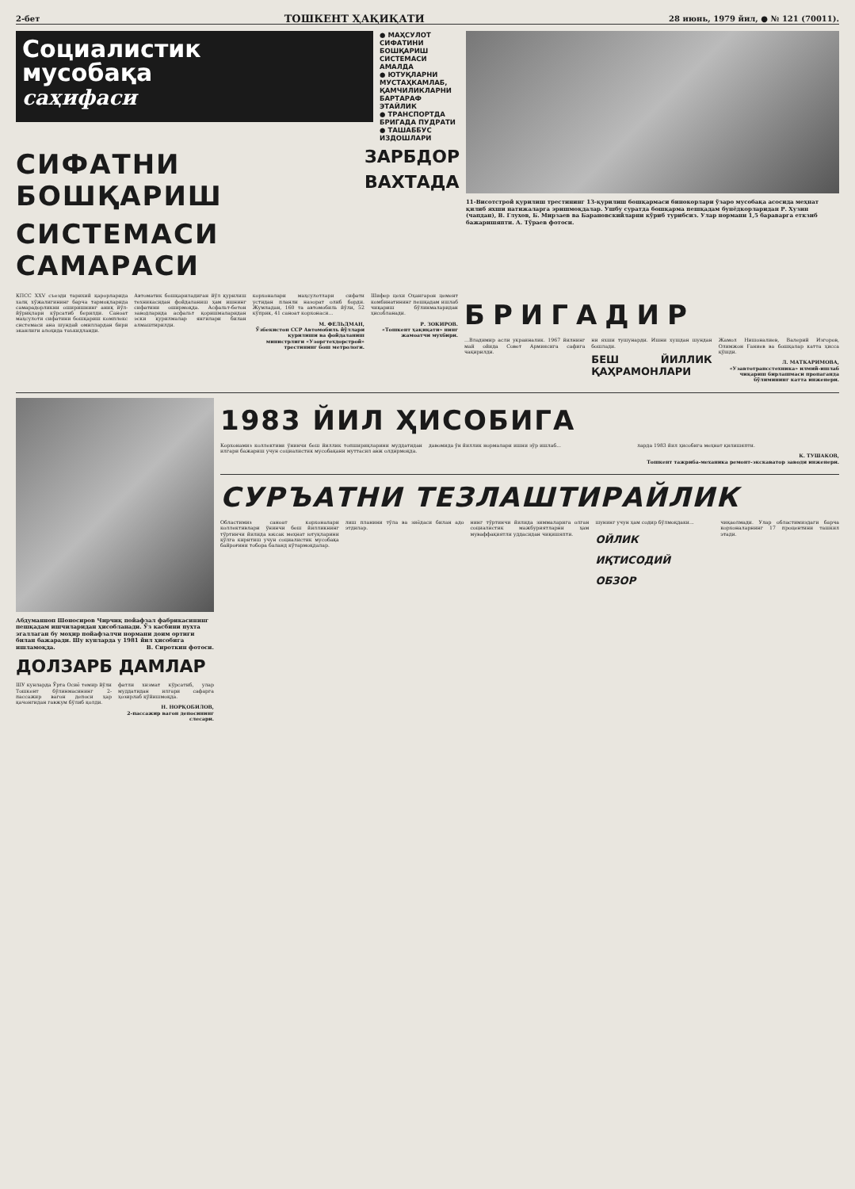2-бет ТОШКЕНТ ҲАҚИҚАТИ 28 июнь, 1979 йил, ● № 121 (70011).
Социалистик
мусобақа
саҳифаси
● МАҲСУЛОТ СИФАТИНИ БОШҚАРИШ СИСТЕМАСИ АМАЛДА
● ЮТУҚЛАРНИ МУСТАҲКАМЛАБ, ҚАМЧИЛИКЛАРНИ БАРТАРАФ ЭТАЙЛИК
● ТРАНСПОРТДА БРИГАДА ПУДРАТИ
● ТАШАББУС ИЗДОШЛАРИ
СИФАТНИ БОШҚАРИШ
СИСТЕМАСИ САМАРАСИ
ЗАРБДОР
ВАХТАДА
11-Висотстрой қурилиш трестининг 13-қурилиш бошқармаси бинокорлари ўзаро мусобақа асосида меҳнат қилиб яхши натижаларга эришмоқдалар. Ушбу суратда бошқарма пешқадам бунёдкорларидан Р. Хузин (чапдан), В. Глухов, Б. Мирзаев ва Барановскийларни кўриб турибсиз. Улар нормани 1,5 бараварга еткзиб бажаришяпти. А. Тўраев фотоси.
КПСС XXV съезди тарихий қарорларида халқ хўжалигининг барча тармоқларида самарадорликни оширишнинг аниқ йўл-йўриқлари кўрсатиб берилди. Саноат маҳсулоти сифатини бошқариш комплекс системаси ана шундай омиллардан бири эканлиги алоҳида таъкидланди.
Автоматик бошқариладиган йўл қурилиш техникасидан фойдаланиш ҳам ишнинг сифатини оширмоқда. Асфальт-бетон заводларида асфальт қоришмаларидан эски қурилмалар янгилари билан алмаштирилди.
корхоналари маҳсулотлари сифати устидан планли назорат олиб борди. Жумладан, 160 та автомобиль йўли, 52 кўприк, 41 саноат корхонаси...
М. ФЕЛЬДМАН,
Ўзбекистон ССР Автомобиль йўллари қурилиши ва фойдаланиш министрлиги «Узоргтехдорстрой» трестининг бош метрологи.
Шифер цехи Оҳангарон цемент комбинатининг пешқадам ишлаб чиқариш бўлинмаларидан ҳисобланади.
Р. ЗОКИРОВ.
«Тошкент ҳақиқати» нинг жамоатчи мухбири.
БРИГАДИР
...Владимир асли украиналик. 1967 йилнинг май ойида Совет Армиясига сафига чақирилди.
ни яхши тушунарди. Ишни хушдан шундан бошлади.
БЕШ ЙИЛЛИК ҚАҲРАМОНЛАРИ
Жамол Нишоналиев, Валерий Изгоров, Олимжон Ғаниев ва бошқалар катта ҳисса қўшди.
Л. МАТКАРИМОВА,
«Узавтотрансстехника» илмий-ишлаб чиқариш бирлашмаси пропагандa бўлимининг катта инженери.
Абдуманноп Шоносиров Чирчиқ пойафзал фабрикасининг пешқадам ишчиларидан ҳисобланади. Ўз касбини пухта эгаллаган бу моҳир пойафзалчи нормани доим ортиғи билан бажаради. Шу кунларда у 1981 йил ҳисобига ишламоқда. В. Сироткин фотоси.
ДОЛЗАРБ ДАМЛАР
ШУ кунларда Ўрта Осиё темир йўли Тошкент бўлинмасининг 2-пассажир вагон депоси ҳар қачонгидан гавжум бўлиб қолди.
фатли хизмат кўрсатиб, улар муддатидан илгари сафарга ҳозирлаб қўйишмоқда.
Н. НОРҚОБИЛОВ,
2-пассажир вагон депосининг слесари.
1983 ЙИЛ ҲИСОБИГА
Корхонамиз коллективи ўнинчи беш йиллик топшириқларини муддатидан илгари бажариш учун социалистик мусобақани муттасил авж олдирмоқда.
давомида ўн йиллик нормалари ишни зўр ишлаб...
ларда 1983 йил ҳисобига меҳнат қилишяпти.
К. ТУШАКОВ,
Тошкент тажриба-механика ремонт-экскаватор заводи инженери.
СУРЪАТНИ ТЕЗЛАШТИРАЙЛИК
Областимиз саноат корхоналари коллективлари ўнинчи беш йилликнинг тўртинчи йилида юксак меҳнат ютуқларини қўлга киритиш учун социалистик мусобақа байроғини тобора баланд кўтармоқдалар.
лиш планини тўла ва зиёдаси билан адо этдилар.
нинг тўртинчи йилида зиммаларига олган социалистик мажбуриятларни ҳам муваффақиятли уддасидан чиқишяпти.
шунинг учун ҳам содир бўлмоқдаки...
ОЙЛИК ИҚТИСОДИЙ ОБЗОР
чиқаолмади. Улар областимиздаги барча корхоналарнинг 17 процентини ташкил этади.